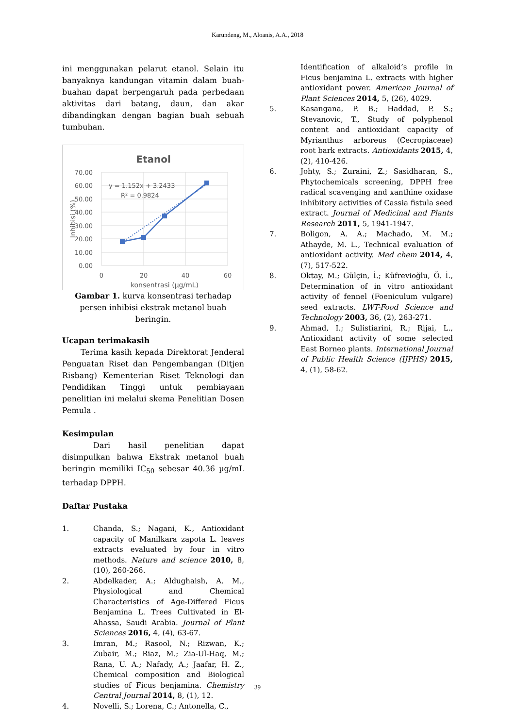Karundeng, M., Aloanis, A.A., 2018
ini menggunakan pelarut etanol. Selain itu banyaknya kandungan vitamin dalam buah-buahan dapat berpengaruh pada perbedaan aktivitas dari batang, daun, dan akar dibandingkan dengan bagian buah sebuah tumbuhan.
Etanol
70.00
60.00
50.00
40.00
30.00
20.00
10.00
0.00
0
20
40
60
konsentrasi (µg/mL)
Inhibisi (%)
y = 1.152x + 3.2433
R² = 0.9824
Gambar 1. kurva konsentrasi terhadap persen inhibisi ekstrak metanol buah beringin.
Ucapan terimakasih
Terima kasih kepada Direktorat Jenderal Penguatan Riset dan Pengembangan (Ditjen Risbang) Kementerian Riset Teknologi dan Pendidikan Tinggi untuk pembiayaan penelitian ini melalui skema Penelitian Dosen Pemula .
Kesimpulan
Dari hasil penelitian dapat disimpulkan bahwa Ekstrak metanol buah beringin memiliki IC<sub>50</sub> sebesar 40.36 µg/mL terhadap DPPH.
Daftar Pustaka
1. Chanda, S.; Nagani, K., Antioxidant capacity of Manilkara zapota L. leaves extracts evaluated by four in vitro methods. Nature and science 2010, 8, (10), 260-266.
2. Abdelkader, A.; Aldughaish, A. M., Physiological and Chemical Characteristics of Age-Differed Ficus Benjamina L. Trees Cultivated in El-Ahassa, Saudi Arabia. Journal of Plant Sciences 2016, 4, (4), 63-67.
3. Imran, M.; Rasool, N.; Rizwan, K.; Zubair, M.; Riaz, M.; Zia-Ul-Haq, M.; Rana, U. A.; Nafady, A.; Jaafar, H. Z., Chemical composition and Biological studies of Ficus benjamina. Chemistry Central Journal 2014, 8, (1), 12.
4. Novelli, S.; Lorena, C.; Antonella, C.,
Identification of alkaloid’s profile in Ficus benjamina L. extracts with higher antioxidant power. American Journal of Plant Sciences 2014, 5, (26), 4029.
5. Kasangana, P. B.; Haddad, P. S.; Stevanovic, T., Study of polyphenol content and antioxidant capacity of Myrianthus arboreus (Cecropiaceae) root bark extracts. Antioxidants 2015, 4, (2), 410-426.
6. Johty, S.; Zuraini, Z.; Sasidharan, S., Phytochemicals screening, DPPH free radical scavenging and xanthine oxidase inhibitory activities of Cassia fistula seed extract. Journal of Medicinal and Plants Research 2011, 5, 1941-1947.
7. Boligon, A. A.; Machado, M. M.; Athayde, M. L., Technical evaluation of antioxidant activity. Med chem 2014, 4, (7), 517-522.
8. Oktay, M.; Gülçin, İ.; Küfrevioğlu, Ö. İ., Determination of in vitro antioxidant activity of fennel (Foeniculum vulgare) seed extracts. LWT-Food Science and Technology 2003, 36, (2), 263-271.
9. Ahmad, I.; Sulistiarini, R.; Rijai, L., Antioxidant activity of some selected East Borneo plants. International Journal of Public Health Science (IJPHS) 2015, 4, (1), 58-62.
39